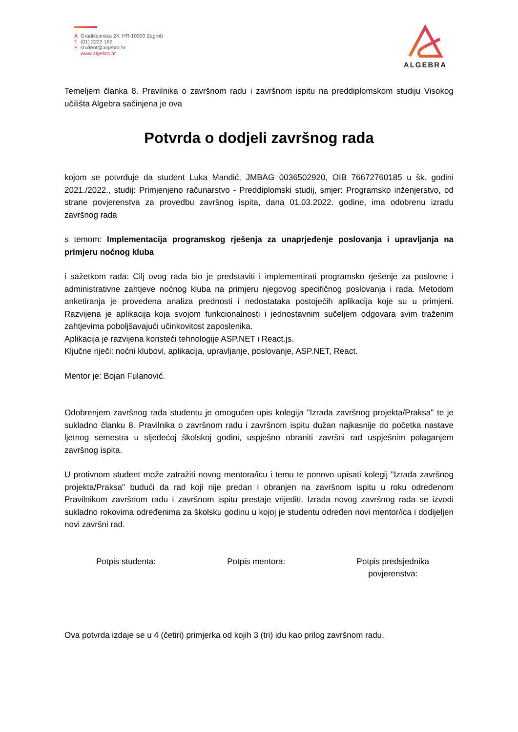A Gradišćanska 24, HR-10000 Zagreb
T (01) 2222 182
Estudent@algebra.hr
www.algebra.hr
ALGEBRA
Temeljem članka 8. Pravilnika o završnom radu i završnom ispitu na preddiplomskom studiju Visokog učilišta Algebra sačinjena je ova
Potvrda o dodjeli završnog rada
kojom se potvrđuje da student Luka Mandić, JMBAG 0036502920, OIB 76672760185 u šk. godini 2021./2022., studij: Primjenjeno računarstvo - Preddiplomski studij, smjer: Programsko inženjerstvo, od strane povjerenstva za provedbu završnog ispita, dana 01.03.2022. godine, ima odobrenu izradu završnog rada
s temom: Implementacija programskog rješenja za unaprjeđenje poslovanja i upravljanja na primjeru noćnog kluba
i sažetkom rada: Cilj ovog rada bio je predstaviti i implementirati programsko rješenje za poslovne i administrativne zahtjeve noćnog kluba na primjeru njegovog specifičnog poslovanja i rada. Metodom anketiranja je provedena analiza prednosti i nedostataka postojećih aplikacija koje su u primjeni. Razvijena je aplikacija koja svojom funkcionalnosti i jednostavnim sučeljem odgovara svim traženim zahtjevima poboljšavajući učinkovitost zaposlenika.
Aplikacija je razvijena koristeći tehnologije ASP.NET i React.js.
Ključne riječi: noćni klubovi, aplikacija, upravljanje, poslovanje, ASP.NET, React.
Mentor je: Bojan Fulanović.
Odobrenjem završnog rada studentu je omogućen upis kolegija "Izrada završnog projekta/Praksa" te je sukladno članku 8. Pravilnika o završnom radu i završnom ispitu dužan najkasnije do početka nastave ljetnog semestra u sljedećoj školskoj godini, uspješno obraniti završni rad uspješnim polaganjem završnog ispita.
U protivnom student može zatražiti novog mentora/icu i temu te ponovo upisati kolegij "Izrada završnog projekta/Praksa" budući da rad koji nije predan i obranjen na završnom ispitu u roku određenom Pravilnikom završnom radu i završnom ispitu prestaje vrijediti. Izrada novog završnog rada se izvodi sukladno rokovima određenima za školsku godinu u kojoj je studentu određen novi mentor/ica i dodijeljen novi završni rad.
Potpis studenta: Potpis mentora: Potpis predsjednika
povjerenstva:
Ova potvrda izdaje se u 4 (četiri) primjerka od kojih 3 (tri) idu kao prilog završnom radu.